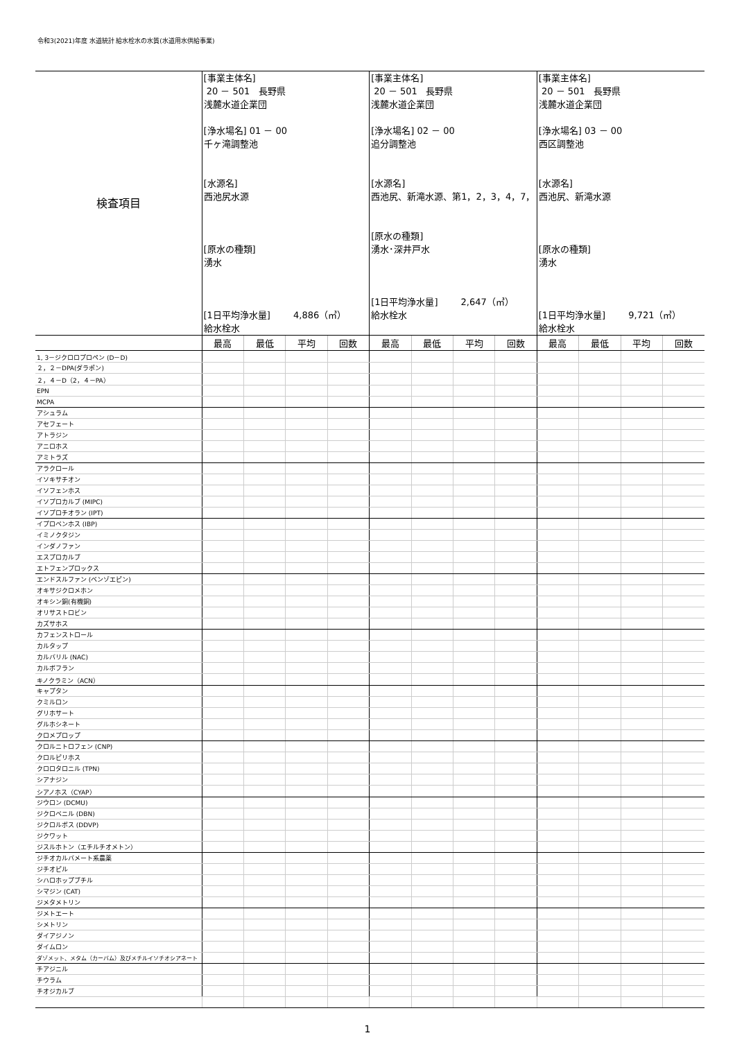令和3(2021)年度 水道統計 給水栓水の水質(水道用水供給事業)
| 検査項目 | [事業主体名] 20 － 501 長野県 浅麓水道企業団 [浄水場名] 01 － 00 千ヶ滝調整池 [水源名] 西池尻水源 [原水の種類] 湧水 [1日平均浄水量] 4,886（㎥） 給水栓水 | | | | [事業主体名] 20 － 501 長野県 浅麓水道企業団 [浄水場名] 02 － 00 追分調整池 [水源名] 西池尻、新滝水源、第1，2，3，4，7， [原水の種類] 湧水･深井戸水 [1日平均浄水量] 2,647（㎥） 給水栓水 | | | | [事業主体名] 20 － 501 長野県 浅麓水道企業団 [浄水場名] 03 － 00 西区調整池 [水源名] 西池尻、新滝水源 [原水の種類] 湧水 [1日平均浄水量] 9,721（㎥） 給水栓水 | | | |
| | 最高 | 最低 | 平均 | 回数 | 最高 | 最低 | 平均 | 回数 | 最高 | 最低 | 平均 | 回数 |
| 1, 3－ジクロロプロペン (D－D) | | | | | | | | | | | | |
| ２，２－DPA(ダラポン) | | | | | | | | | | | | |
| ２，４－D（2，４－PA） | | | | | | | | | | | | |
| EPN | | | | | | | | | | | | |
| MCPA | | | | | | | | | | | | |
| アシュラム | | | | | | | | | | | | |
| アセフェート | | | | | | | | | | | | |
| アトラジン | | | | | | | | | | | | |
| アニロホス | | | | | | | | | | | | |
| アミトラズ | | | | | | | | | | | | |
| アラクロール | | | | | | | | | | | | |
| イソキサチオン | | | | | | | | | | | | |
| イソフェンホス | | | | | | | | | | | | |
| イソプロカルブ (MIPC) | | | | | | | | | | | | |
| イソプロチオラン (IPT) | | | | | | | | | | | | |
| イプロベンホス (IBP) | | | | | | | | | | | | |
| イミノクタジン | | | | | | | | | | | | |
| インダノファン | | | | | | | | | | | | |
| エスプロカルブ | | | | | | | | | | | | |
| エトフェンプロックス | | | | | | | | | | | | |
| エンドスルファン (ベンゾエピン) | | | | | | | | | | | | |
| オキサジクロメホン | | | | | | | | | | | | |
| オキシン銅(有機銅) | | | | | | | | | | | | |
| オリサストロビン | | | | | | | | | | | | |
| カズサホス | | | | | | | | | | | | |
| カフェンストロール | | | | | | | | | | | | |
| カルタップ | | | | | | | | | | | | |
| カルバリル (NAC) | | | | | | | | | | | | |
| カルボフラン | | | | | | | | | | | | |
| キノクラミン（ACN） | | | | | | | | | | | | |
| キャプタン | | | | | | | | | | | | |
| クミルロン | | | | | | | | | | | | |
| グリホサート | | | | | | | | | | | | |
| グルホシネート | | | | | | | | | | | | |
| クロメプロップ | | | | | | | | | | | | |
| クロルニトロフェン (CNP) | | | | | | | | | | | | |
| クロルピリホス | | | | | | | | | | | | |
| クロロタロニル (TPN) | | | | | | | | | | | | |
| シアナジン | | | | | | | | | | | | |
| シアノホス（CYAP） | | | | | | | | | | | | |
| ジウロン (DCMU) | | | | | | | | | | | | |
| ジクロベニル (DBN) | | | | | | | | | | | | |
| ジクロルボス (DDVP) | | | | | | | | | | | | |
| ジクワット | | | | | | | | | | | | |
| ジスルホトン（エチルチオメトン） | | | | | | | | | | | | |
| ジチオカルバメート系農薬 | | | | | | | | | | | | |
| ジチオピル | | | | | | | | | | | | |
| シハロホップブチル | | | | | | | | | | | | |
| シマジン (CAT) | | | | | | | | | | | | |
| ジメタメトリン | | | | | | | | | | | | |
| ジメトエート | | | | | | | | | | | | |
| シメトリン | | | | | | | | | | | | |
| ダイアジノン | | | | | | | | | | | | |
| ダイムロン | | | | | | | | | | | | |
| ダゾメット、メタム（カーバム）及びメチルイソチオシアネート | | | | | | | | | | | | |
| チアジニル | | | | | | | | | | | | |
| チウラム | | | | | | | | | | | | |
| チオジカルブ | | | | | | | | | | | | |
1